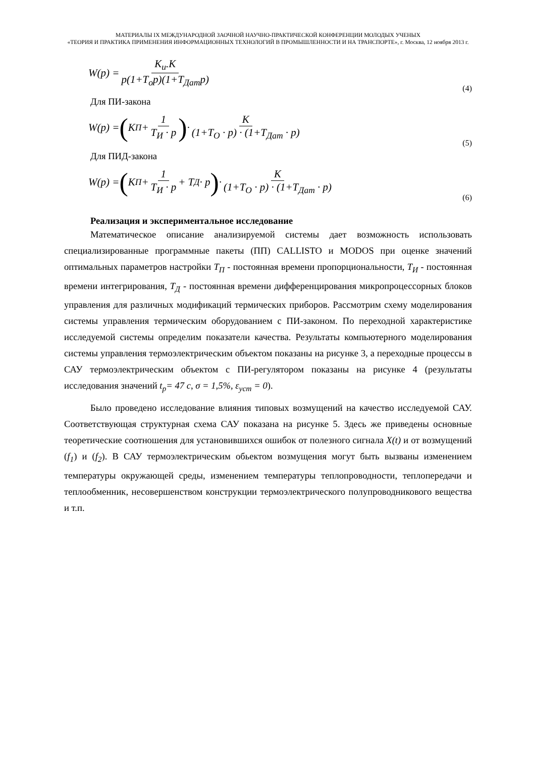МАТЕРИАЛЫ IX МЕЖДУНАРОДНОЙ ЗАОЧНОЙ НАУЧНО-ПРАКТИЧЕСКОЙ КОНФЕРЕНЦИИ МОЛОДЫХ УЧЕНЫХ
«ТЕОРИЯ И ПРАКТИКА ПРИМЕНЕНИЯ ИНФОРМАЦИОННЫХ ТЕХНОЛОГИЙ В ПРОМЫШЛЕННОСТИ И НА ТРАНСПОРТЕ», г. Москва, 12 ноября 2013 г.
W(p) = K<sub>u</sub>.K p(1+T<sub>o</sub>p)(1+T<sub>Дат</sub>p)
(4)
Для ПИ-закона
W(p) = ( K<sub>П</sub> + 1 T<sub>И</sub> · p) · K (1+T<sub>O</sub> · p) · (1+T<sub>Дат</sub> · p)
(5)
Для ПИД-закона
W(p) = ( K<sub>П</sub> + 1 T<sub>И</sub> · p + T<sub>Д</sub> · p ) · K (1+T<sub>O</sub> · p) · (1+T<sub>Дат</sub> · p)
(6)
Реализация и экспериментальное исследование
Математическое описание анализируемой системы дает возможность использовать специализированные программные пакеты (ПП) CALLISTO и MODOS при оценке значений оптимальных параметров настройки T<sub>П</sub> - постоянная времени пропорциональности, T<sub>И</sub> - постоянная времени интегрирования, T<sub>Д</sub> - постоянная времени дифференцирования микропроцессорных блоков управления для различных модификаций термических приборов. Рассмотрим схему моделирования системы управления термическим оборудованием с ПИ-законом. По переходной характеристике исследуемой системы определим показатели качества. Результаты компьютерного моделирования системы управления термоэлектрическим объектом показаны на рисунке 3, а переходные процессы в САУ термоэлектрическим объектом с ПИ-регулятором показаны на рисунке 4 (результаты исследования значений t<sub>p</sub>= 47 c, σ = 1,5%, ε<sub>уст</sub> = 0).
Было проведено исследование влияния типовых возмущений на качество исследуемой САУ. Соответствующая структурная схема САУ показана на рисунке 5. Здесь же приведены основные теоретические соотношения для установившихся ошибок от полезного сигнала X(t) и от возмущений (f<sub>1</sub>) и (f<sub>2</sub>). В САУ термоэлектрическим обьектом возмущения могут быть вызваны изменением температуры окружающей среды, изменением температуры теплопроводности, теплопередачи и теплообменник, несовершенством конструкции термоэлектрического полупроводникового вещества и т.п.